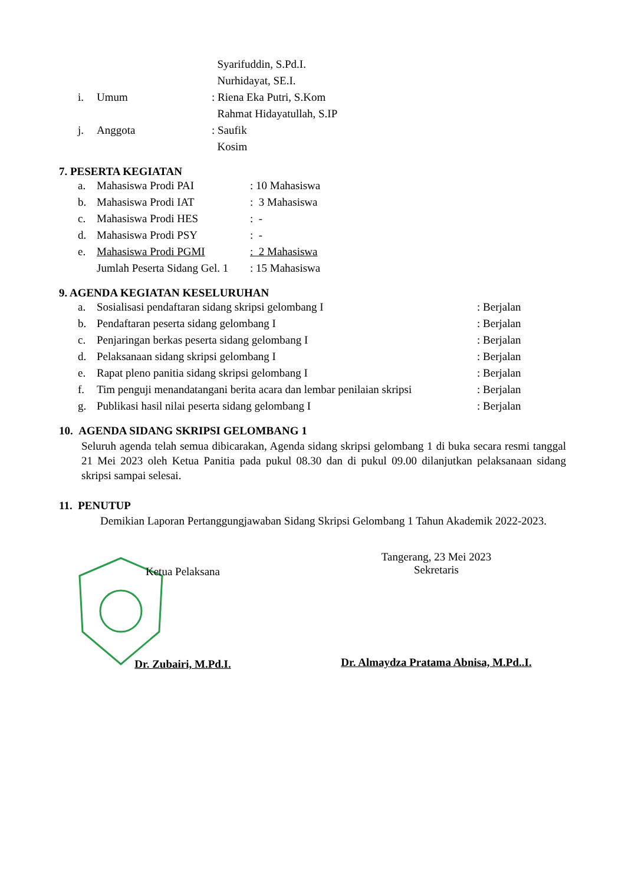| | | Syarifuddin, S.Pd.I. |
| | | Nurhidayat, SE.I. |
| i. | Umum | : Riena Eka Putri, S.Kom |
| | | Rahmat Hidayatullah, S.IP |
| j. | Anggota | : Saufik |
| | | Kosim |
7. PESERTA KEGIATAN
| a. | Mahasiswa Prodi PAI | : 10 Mahasiswa |
| b. | Mahasiswa Prodi IAT | : 3 Mahasiswa |
| c. | Mahasiswa Prodi HES | : - |
| d. | Mahasiswa Prodi PSY | : - |
| e. | Mahasiswa Prodi PGMI | : 2 Mahasiswa |
| | Jumlah Peserta Sidang Gel. 1 | : 15 Mahasiswa |
9. AGENDA KEGIATAN KESELURUHAN
| a. | Sosialisasi pendaftaran sidang skripsi gelombang I | : Berjalan |
| b. | Pendaftaran peserta sidang gelombang I | : Berjalan |
| c. | Penjaringan berkas peserta sidang gelombang I | : Berjalan |
| d. | Pelaksanaan sidang skripsi gelombang I | : Berjalan |
| e. | Rapat pleno panitia sidang skripsi gelombang I | : Berjalan |
| f. | Tim penguji menandatangani berita acara dan lembar penilaian skripsi | : Berjalan |
| g. | Publikasi hasil nilai peserta sidang gelombang I | : Berjalan |
10. AGENDA SIDANG SKRIPSI GELOMBANG 1
Seluruh agenda telah semua dibicarakan, Agenda sidang skripsi gelombang 1 di buka secara resmi tanggal 21 Mei 2023 oleh Ketua Panitia pada pukul 08.30 dan di pukul 09.00 dilanjutkan pelaksanaan sidang skripsi sampai selesai.
11. PENUTUP
Demikian Laporan Pertanggungjawaban Sidang Skripsi Gelombang 1 Tahun Akademik 2022-2023.
Ketua Pelaksana
Dr. Zubairi, M.Pd.I.
Tangerang, 23 Mei 2023
Sekretaris
Dr. Almaydza Pratama Abnisa, M.Pd..I.